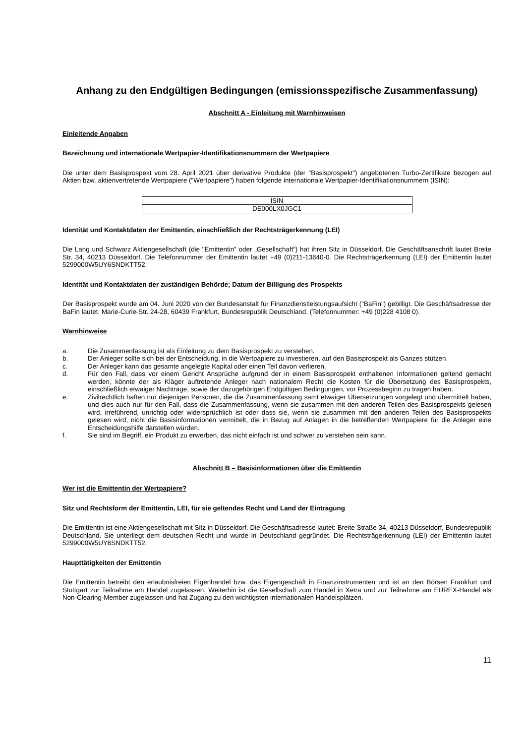Anhang zu den Endgültigen Bedingungen (emissionsspezifische Zusammenfassung)
Abschnitt A - Einleitung mit Warnhinweisen
Einleitende Angaben
Bezeichnung und internationale Wertpapier-Identifikationsnummern der Wertpapiere
Die unter dem Basisprospekt vom 28. April 2021 über derivative Produkte (der "Basisprospekt") angebotenen Turbo-Zertifikate bezogen auf Aktien bzw. aktienvertretende Wertpapiere ("Wertpapiere") haben folgende internationale Wertpapier-Identifikationsnummern (ISIN):
| ISIN |
| DE000LX0JGC1 |
Identität und Kontaktdaten der Emittentin, einschließlich der Rechtsträgerkennung (LEI)
Die Lang und Schwarz Aktiengesellschaft (die "Emittentin" oder „Gesellschaft“) hat ihren Sitz in Düsseldorf. Die Geschäftsanschrift lautet Breite Str. 34, 40213 Düsseldorf. Die Telefonnummer der Emittentin lautet +49 (0)211-13840-0. Die Rechtsträgerkennung (LEI) der Emittentin lautet 5299000W5UY6SNDKTT52.
Identität und Kontaktdaten der zuständigen Behörde; Datum der Billigung des Prospekts
Der Basisprospekt wurde am 04. Juni 2020 von der Bundesanstalt für Finanzdienstleistungsaufsicht ("BaFin") gebilligt. Die Geschäftsadresse der BaFin lautet: Marie-Curie-Str. 24-28, 60439 Frankfurt, Bundesrepublik Deutschland. (Telefonnummer: +49 (0)228 4108 0).
Warnhinweise
a. Die Zusammenfassung ist als Einleitung zu dem Basisprospekt zu verstehen.
b. Der Anleger sollte sich bei der Entscheidung, in die Wertpapiere zu investieren, auf den Basisprospekt als Ganzes stützen.
c. Der Anleger kann das gesamte angelegte Kapital oder einen Teil davon verlieren.
d. Für den Fall, dass vor einem Gericht Ansprüche aufgrund der in einem Basisprospekt enthaltenen Informationen geltend gemacht werden, könnte der als Kläger auftretende Anleger nach nationalem Recht die Kosten für die Übersetzung des Basisprospekts, einschließlich etwaiger Nachträge, sowie der dazugehörigen Endgültigen Bedingungen, vor Prozessbeginn zu tragen haben.
e. Zivilrechtlich haften nur diejenigen Personen, die die Zusammenfassung samt etwaiger Übersetzungen vorgelegt und übermittelt haben, und dies auch nur für den Fall, dass die Zusammenfassung, wenn sie zusammen mit den anderen Teilen des Basisprospekts gelesen wird, irreführend, unrichtig oder widersprüchlich ist oder dass sie, wenn sie zusammen mit den anderen Teilen des Basisprospekts gelesen wird, nicht die Basisinformationen vermittelt, die in Bezug auf Anlagen in die betreffenden Wertpapiere für die Anleger eine Entscheidungshilfe darstellen würden.
f. Sie sind im Begriff, ein Produkt zu erwerben, das nicht einfach ist und schwer zu verstehen sein kann.
Abschnitt B – Basisinformationen über die Emittentin
Wer ist die Emittentin der Wertpapiere?
Sitz und Rechtsform der Emittentin, LEI, für sie geltendes Recht und Land der Eintragung
Die Emittentin ist eine Aktiengesellschaft mit Sitz in Düsseldorf. Die Geschäftsadresse lautet: Breite Straße 34, 40213 Düsseldorf, Bundesrepublik Deutschland. Sie unterliegt dem deutschen Recht und wurde in Deutschland gegründet. Die Rechtsträgerkennung (LEI) der Emittentin lautet 5299000W5UY6SNDKTT52.
Haupttätigkeiten der Emittentin
Die Emittentin betreibt den erlaubnisfreien Eigenhandel bzw. das Eigengeschäft in Finanzinstrumenten und ist an den Börsen Frankfurt und Stuttgart zur Teilnahme am Handel zugelassen. Weiterhin ist die Gesellschaft zum Handel in Xetra und zur Teilnahme am EUREX-Handel als Non-Clearing-Member zugelassen und hat Zugang zu den wichtigsten internationalen Handelsplätzen.
11